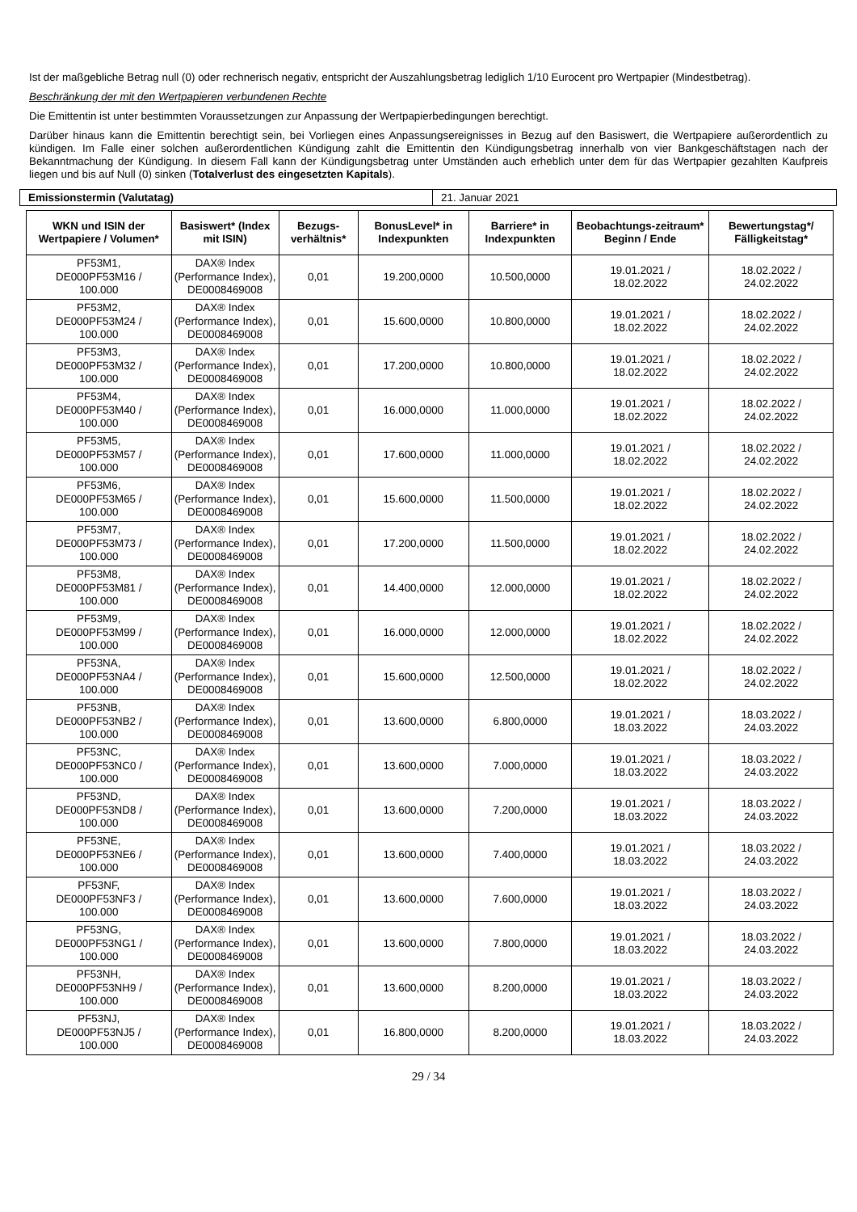Ist der maßgebliche Betrag null (0) oder rechnerisch negativ, entspricht der Auszahlungsbetrag lediglich 1/10 Eurocent pro Wertpapier (Mindestbetrag).
Beschränkung der mit den Wertpapieren verbundenen Rechte
Die Emittentin ist unter bestimmten Voraussetzungen zur Anpassung der Wertpapierbedingungen berechtigt.
Darüber hinaus kann die Emittentin berechtigt sein, bei Vorliegen eines Anpassungsereignisses in Bezug auf den Basiswert, die Wertpapiere außerordentlich zu kündigen. Im Falle einer solchen außerordentlichen Kündigung zahlt die Emittentin den Kündigungsbetrag innerhalb von vier Bankgeschäftstagen nach der Bekanntmachung der Kündigung. In diesem Fall kann der Kündigungsbetrag unter Umständen auch erheblich unter dem für das Wertpapier gezahlten Kaufpreis liegen und bis auf Null (0) sinken (Totalverlust des eingesetzten Kapitals).
| Emissionstermin (Valutatag) | 21. Januar 2021 |
| WKN und ISIN der Wertpapiere / Volumen* | Basiswert* (Index mit ISIN) | Bezugs-verhältnis* | BonusLevel* in Indexpunkten | Barriere* in Indexpunkten | Beobachtungs-zeitraum* Beginn / Ende | Bewertungstag*/ Fälligkeitstag* |
| --- | --- | --- | --- | --- | --- | --- |
| PF53M1, DE000PF53M16 / 100.000 | DAX® Index (Performance Index), DE0008469008 | 0,01 | 19.200,0000 | 10.500,0000 | 19.01.2021 / 18.02.2022 | 18.02.2022 / 24.02.2022 |
| PF53M2, DE000PF53M24 / 100.000 | DAX® Index (Performance Index), DE0008469008 | 0,01 | 15.600,0000 | 10.800,0000 | 19.01.2021 / 18.02.2022 | 18.02.2022 / 24.02.2022 |
| PF53M3, DE000PF53M32 / 100.000 | DAX® Index (Performance Index), DE0008469008 | 0,01 | 17.200,0000 | 10.800,0000 | 19.01.2021 / 18.02.2022 | 18.02.2022 / 24.02.2022 |
| PF53M4, DE000PF53M40 / 100.000 | DAX® Index (Performance Index), DE0008469008 | 0,01 | 16.000,0000 | 11.000,0000 | 19.01.2021 / 18.02.2022 | 18.02.2022 / 24.02.2022 |
| PF53M5, DE000PF53M57 / 100.000 | DAX® Index (Performance Index), DE0008469008 | 0,01 | 17.600,0000 | 11.000,0000 | 19.01.2021 / 18.02.2022 | 18.02.2022 / 24.02.2022 |
| PF53M6, DE000PF53M65 / 100.000 | DAX® Index (Performance Index), DE0008469008 | 0,01 | 15.600,0000 | 11.500,0000 | 19.01.2021 / 18.02.2022 | 18.02.2022 / 24.02.2022 |
| PF53M7, DE000PF53M73 / 100.000 | DAX® Index (Performance Index), DE0008469008 | 0,01 | 17.200,0000 | 11.500,0000 | 19.01.2021 / 18.02.2022 | 18.02.2022 / 24.02.2022 |
| PF53M8, DE000PF53M81 / 100.000 | DAX® Index (Performance Index), DE0008469008 | 0,01 | 14.400,0000 | 12.000,0000 | 19.01.2021 / 18.02.2022 | 18.02.2022 / 24.02.2022 |
| PF53M9, DE000PF53M99 / 100.000 | DAX® Index (Performance Index), DE0008469008 | 0,01 | 16.000,0000 | 12.000,0000 | 19.01.2021 / 18.02.2022 | 18.02.2022 / 24.02.2022 |
| PF53NA, DE000PF53NA4 / 100.000 | DAX® Index (Performance Index), DE0008469008 | 0,01 | 15.600,0000 | 12.500,0000 | 19.01.2021 / 18.02.2022 | 18.02.2022 / 24.02.2022 |
| PF53NB, DE000PF53NB2 / 100.000 | DAX® Index (Performance Index), DE0008469008 | 0,01 | 13.600,0000 | 6.800,0000 | 19.01.2021 / 18.03.2022 | 18.03.2022 / 24.03.2022 |
| PF53NC, DE000PF53NC0 / 100.000 | DAX® Index (Performance Index), DE0008469008 | 0,01 | 13.600,0000 | 7.000,0000 | 19.01.2021 / 18.03.2022 | 18.03.2022 / 24.03.2022 |
| PF53ND, DE000PF53ND8 / 100.000 | DAX® Index (Performance Index), DE0008469008 | 0,01 | 13.600,0000 | 7.200,0000 | 19.01.2021 / 18.03.2022 | 18.03.2022 / 24.03.2022 |
| PF53NE, DE000PF53NE6 / 100.000 | DAX® Index (Performance Index), DE0008469008 | 0,01 | 13.600,0000 | 7.400,0000 | 19.01.2021 / 18.03.2022 | 18.03.2022 / 24.03.2022 |
| PF53NF, DE000PF53NF3 / 100.000 | DAX® Index (Performance Index), DE0008469008 | 0,01 | 13.600,0000 | 7.600,0000 | 19.01.2021 / 18.03.2022 | 18.03.2022 / 24.03.2022 |
| PF53NG, DE000PF53NG1 / 100.000 | DAX® Index (Performance Index), DE0008469008 | 0,01 | 13.600,0000 | 7.800,0000 | 19.01.2021 / 18.03.2022 | 18.03.2022 / 24.03.2022 |
| PF53NH, DE000PF53NH9 / 100.000 | DAX® Index (Performance Index), DE0008469008 | 0,01 | 13.600,0000 | 8.200,0000 | 19.01.2021 / 18.03.2022 | 18.03.2022 / 24.03.2022 |
| PF53NJ, DE000PF53NJ5 / 100.000 | DAX® Index (Performance Index), DE0008469008 | 0,01 | 16.800,0000 | 8.200,0000 | 19.01.2021 / 18.03.2022 | 18.03.2022 / 24.03.2022 |
29 / 34